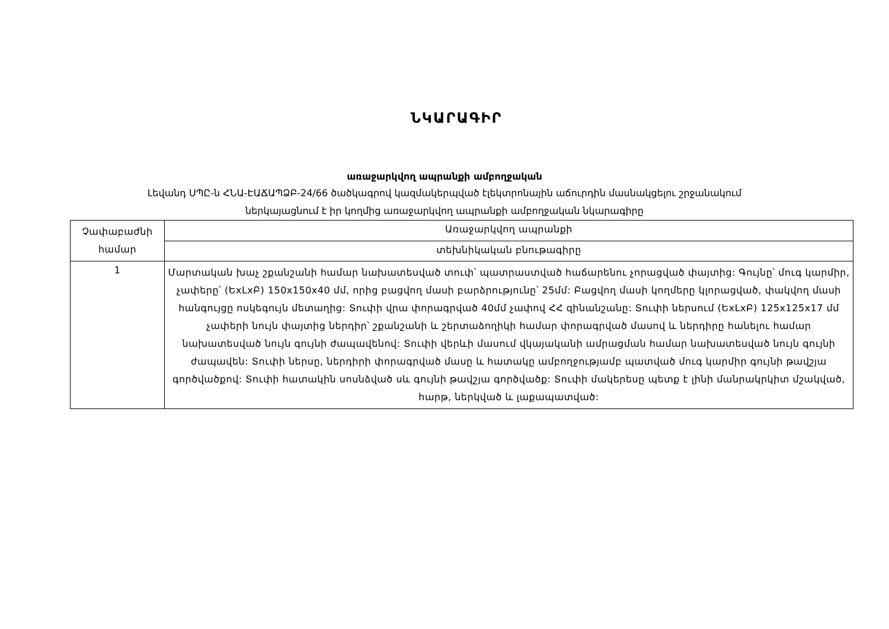ՆԿԱՐԱԳԻՐ
առաջարկվող ապրանքի ամբողջական
Լեվանդ ՍՊԸ-ն ՀՆԱ-ԷԱՃԱՊՁԲ-24/66 ծածկագրով կազմակերպված էլեկտրոնային աճուրդին մասնակցելու շրջանակում
ներկայացնում է իր կողմից առաջարկվող ապրանքի ամբողջական նկարագիրը
| Չափաբաժնի համար | Առաջարկվող ապրանքի |
| | տեխնիկական բնութագիրը |
| 1 | Մարտական խաչ շքանշանի համար նախատեսված տուփ՝ պատրաստված հաճարենու չորացված փայտից: Գույնը՝ մուգ կարմիր, չափերը՝ (ԵxLxԲ) 150x150x40 մմ, որից բացվող մասի բարձրությունը՝ 25մմ: Բացվող մասի կողմերը կլորացված, փակվող մասի հանգույցը ոսկեգույն մետաղից: Տուփի վրա փորագրված 40մմ չափով ՀՀ զինանշանը: Տուփի ներսում (ԵxLxԲ) 125x125x17 մմ չափերի նույն փայտից ներդիր՝ շքանշանի և շերտաձողիկի համար փորագրված մասով և ներդիրը հանելու համար նախատեսված նույն գույնի ժապավենով: Տուփի վերևի մասում վկայականի ամրացման համար նախատեսված նույն գույնի ժապավեն: Տուփի ներսը, ներդիրի փորագրված մասը և հատակը ամբողջությամբ պատված մուգ կարմիր գույնի թավշյա գործվածքով: Տուփի հատակին սոսնձված սև գույնի թավշյա գործվածք: Տուփի մակերեսը պետք է լինի մանրակրկիտ մշակված, հարթ, ներկված և լաքապատված: |